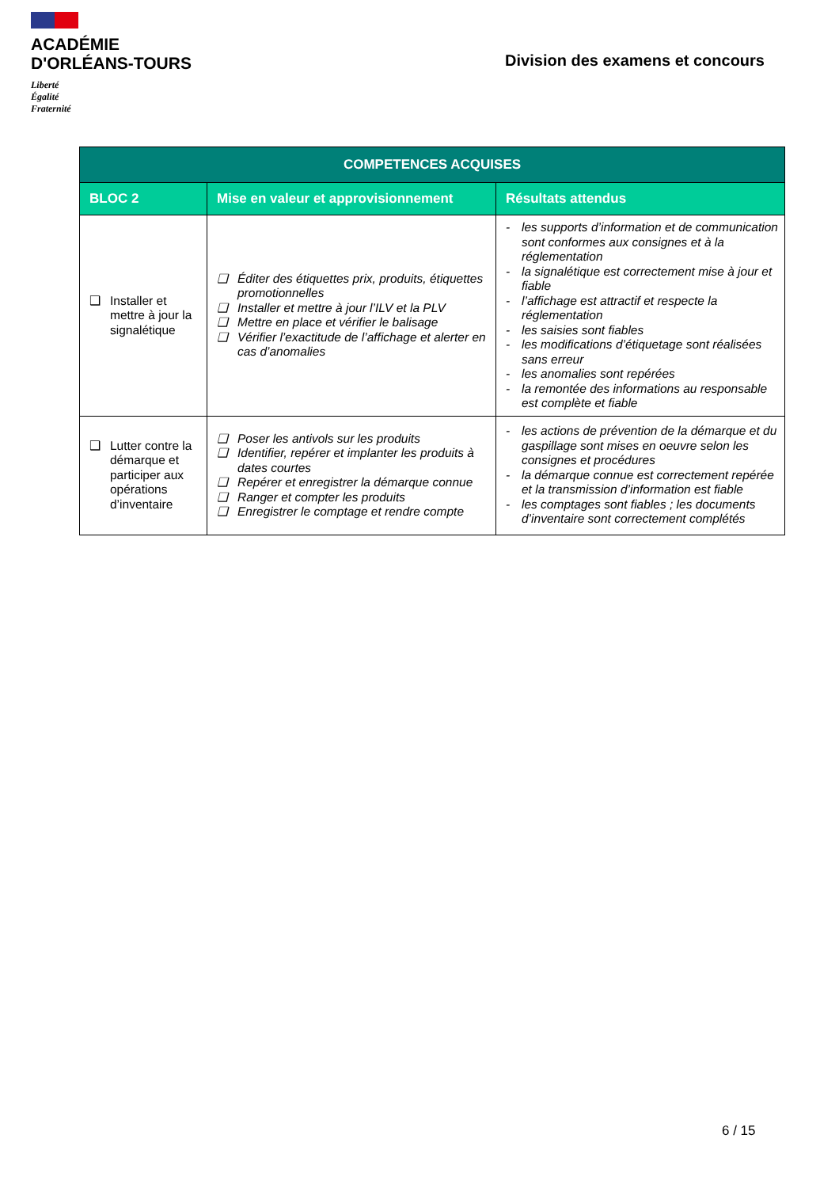ACADÉMIE
D'ORLÉANS-TOURS
Liberté
Égalité
Fraternité
Division des examens et concours
| COMPETENCES ACQUISES | | |
| --- | --- | --- |
| BLOC 2 | Mise en valeur et approvisionnement | Résultats attendus |
| ❑ Installer et mettre à jour la signalétique | ❑ Éditer des étiquettes prix, produits, étiquettes promotionnelles ❑ Installer et mettre à jour l’ILV et la PLV ❑ Mettre en place et vérifier le balisage ❑ Vérifier l’exactitude de l’affichage et alerter en cas d’anomalies | - les supports d’information et de communication sont conformes aux consignes et à la réglementation - la signalétique est correctement mise à jour et fiable - l’affichage est attractif et respecte la réglementation - les saisies sont fiables - les modifications d’étiquetage sont réalisées sans erreur - les anomalies sont repérées - la remontée des informations au responsable est complète et fiable |
| ❑ Lutter contre la démarque et participer aux opérations d’inventaire | ❑ Poser les antivols sur les produits ❑ Identifier, repérer et implanter les produits à dates courtes ❑ Repérer et enregistrer la démarque connue ❑ Ranger et compter les produits ❑ Enregistrer le comptage et rendre compte | - les actions de prévention de la démarque et du gaspillage sont mises en oeuvre selon les consignes et procédures - la démarque connue est correctement repérée et la transmission d’information est fiable - les comptages sont fiables ; les documents d’inventaire sont correctement complétés |
6 / 15